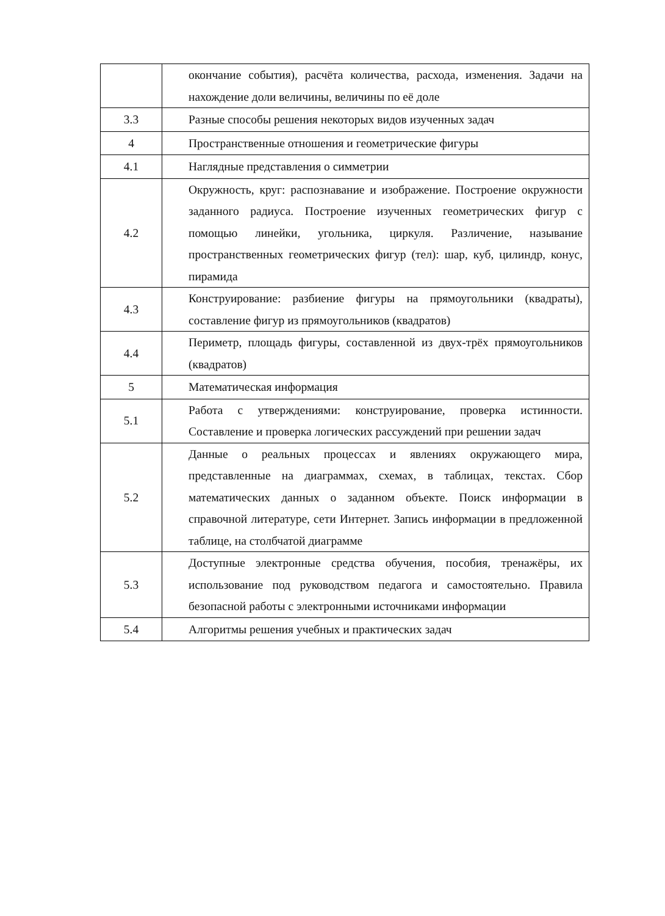| | окончание события), расчёта количества, расхода, изменения. Задачи на нахождение доли величины, величины по её доле |
| 3.3 | Разные способы решения некоторых видов изученных задач |
| 4 | Пространственные отношения и геометрические фигуры |
| 4.1 | Наглядные представления о симметрии |
| 4.2 | Окружность, круг: распознавание и изображение. Построение окружности заданного радиуса. Построение изученных геометрических фигур с помощью линейки, угольника, циркуля. Различение, называние пространственных геометрических фигур (тел): шар, куб, цилиндр, конус, пирамида |
| 4.3 | Конструирование: разбиение фигуры на прямоугольники (квадраты), составление фигур из прямоугольников (квадратов) |
| 4.4 | Периметр, площадь фигуры, составленной из двух-трёх прямоугольников (квадратов) |
| 5 | Математическая информация |
| 5.1 | Работа с утверждениями: конструирование, проверка истинности. Составление и проверка логических рассуждений при решении задач |
| 5.2 | Данные о реальных процессах и явлениях окружающего мира, представленные на диаграммах, схемах, в таблицах, текстах. Сбор математических данных о заданном объекте. Поиск информации в справочной литературе, сети Интернет. Запись информации в предложенной таблице, на столбчатой диаграмме |
| 5.3 | Доступные электронные средства обучения, пособия, тренажёры, их использование под руководством педагога и самостоятельно. Правила безопасной работы с электронными источниками информации |
| 5.4 | Алгоритмы решения учебных и практических задач |